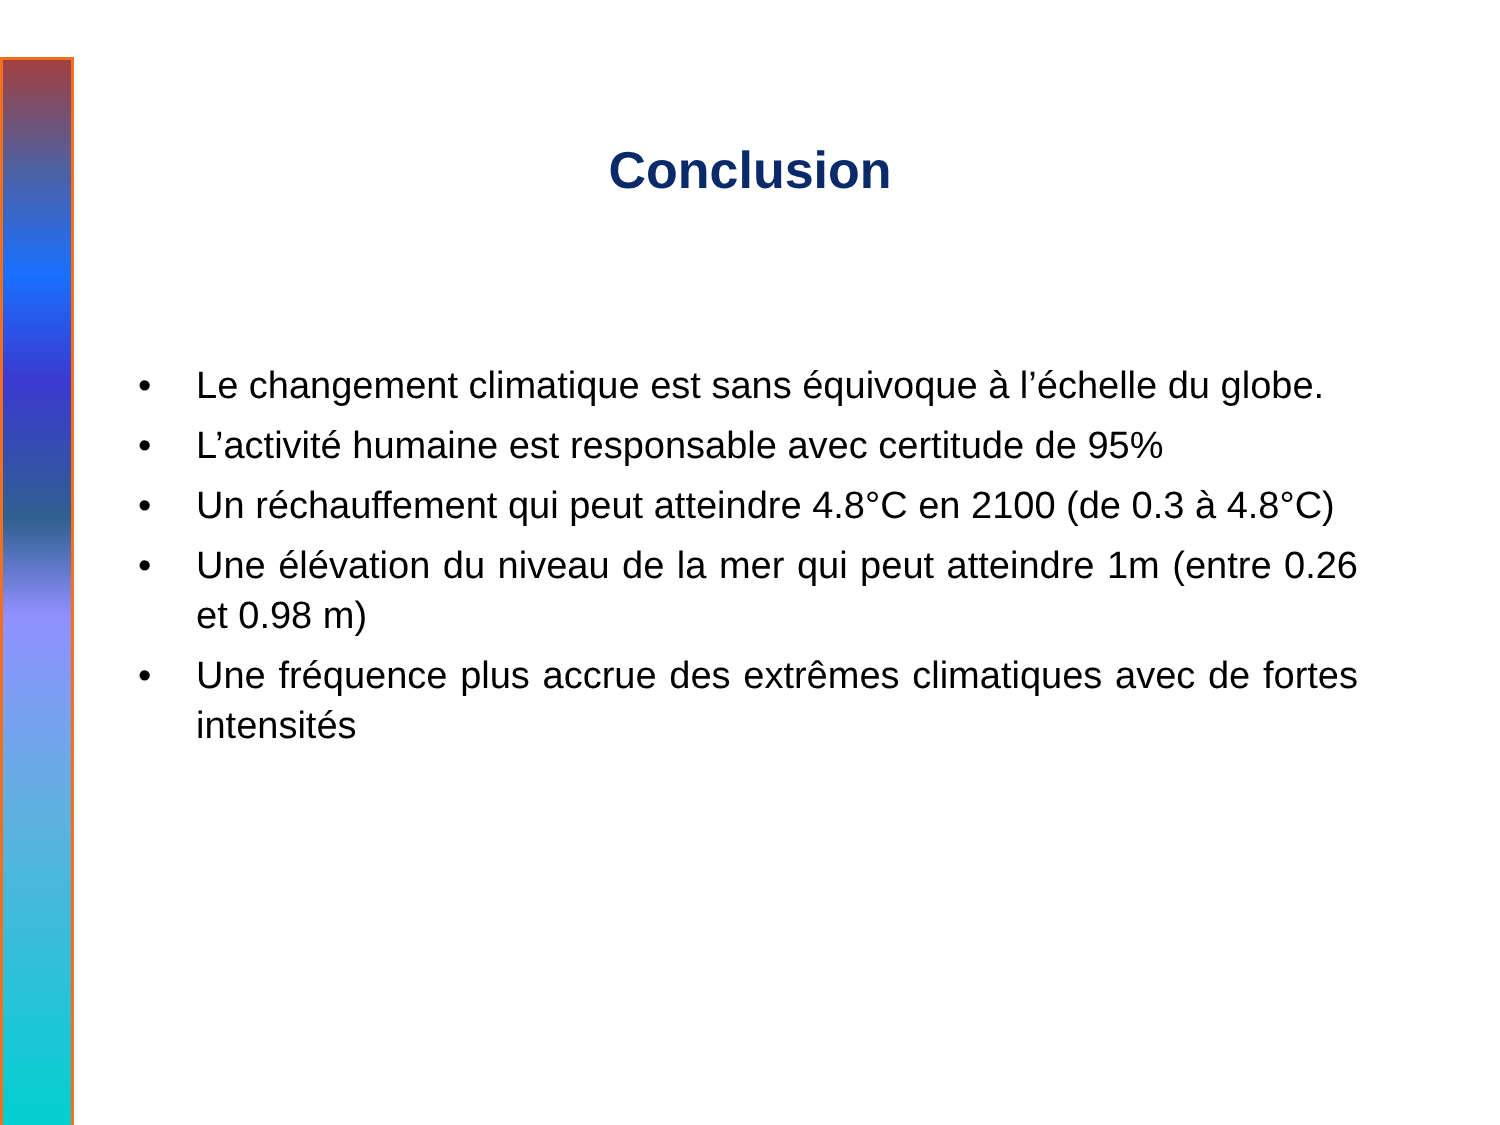Conclusion
• Le changement climatique est sans équivoque à l’échelle du globe.
• L’activité humaine est responsable avec certitude de 95%
• Un réchauffement qui peut atteindre 4.8°C en 2100 (de 0.3 à 4.8°C)
• Une élévation du niveau de la mer qui peut atteindre 1m (entre 0.26 et 0.98 m)
• Une fréquence plus accrue des extrêmes climatiques avec de fortes intensités